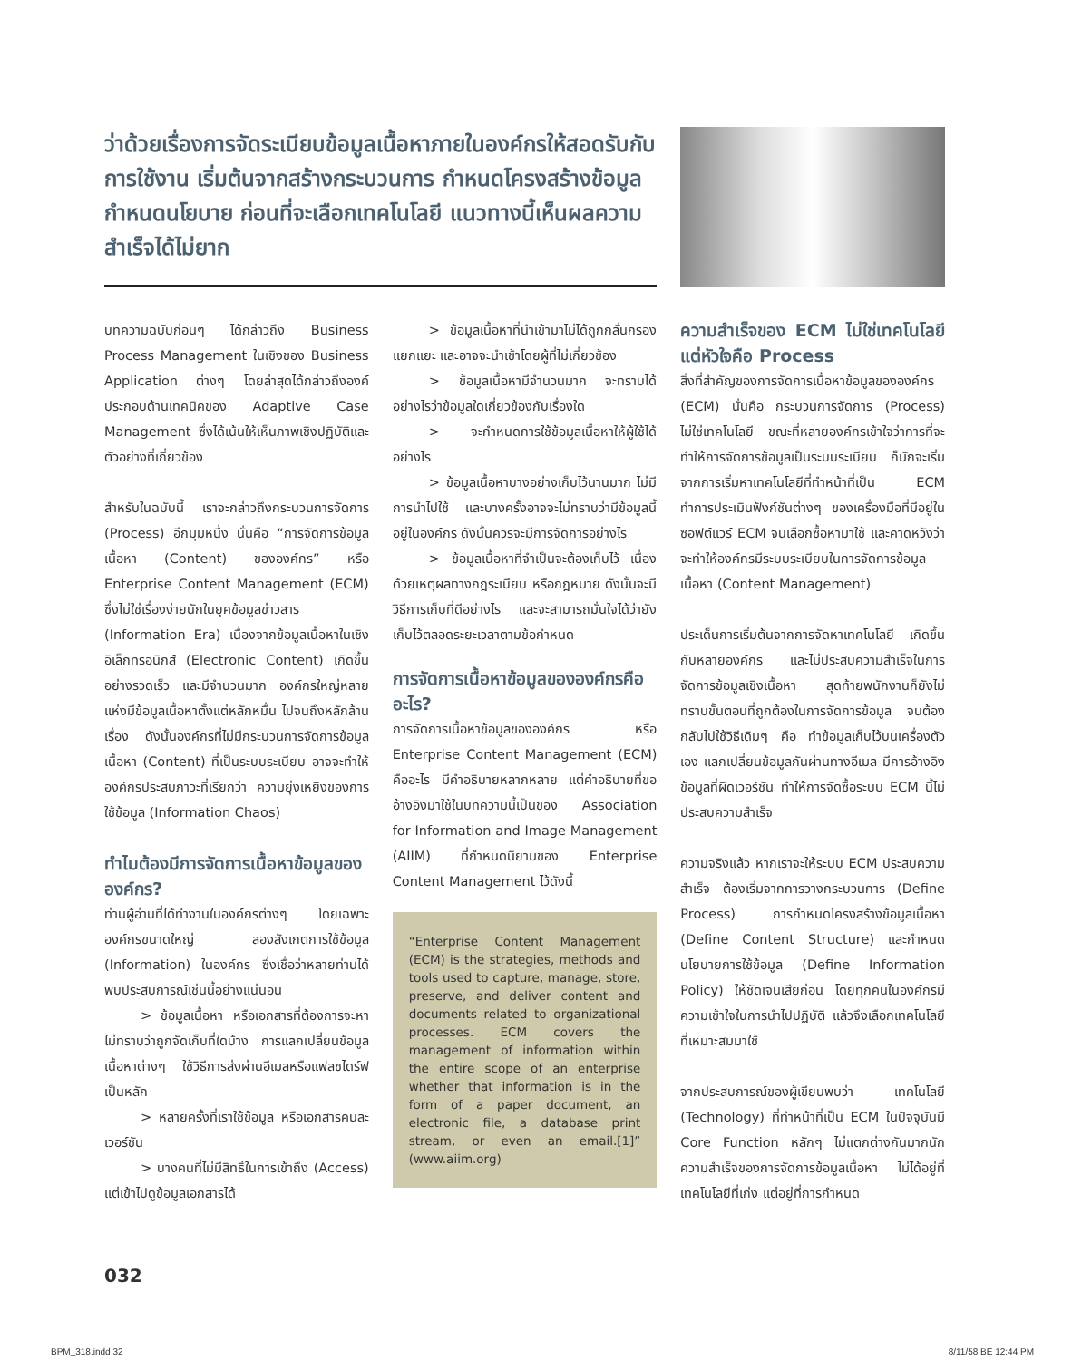ว่าด้วยเรื่องการจัดระเบียบข้อมูลเนื้อหาภายในองค์กรให้สอดรับกับการใช้งาน เริ่มต้นจากสร้างกระบวนการ กำหนดโครงสร้างข้อมูล กำหนดนโยบาย ก่อนที่จะเลือกเทคโนโลยี แนวทางนี้เห็นผลความสำเร็จได้ไม่ยาก
บทความฉบับก่อนๆ ได้กล่าวถึง Business Process Management ในเชิงของ Business Application ต่างๆ โดยล่าสุดได้กล่าวถึงองค์ประกอบด้านเทคนิคของ Adaptive Case Management ซึ่งได้เน้นให้เห็นภาพเชิงปฏิบัติและตัวอย่างที่เกี่ยวข้อง
สำหรับในฉบับนี้ เราจะกล่าวถึงกระบวนการจัดการ (Process) อีกมุมหนึ่ง นั่นคือ “การจัดการข้อมูลเนื้อหา (Content) ขององค์กร” หรือ Enterprise Content Management (ECM) ซึ่งไม่ใช่เรื่องง่ายนักในยุคข้อมูลข่าวสาร (Information Era) เนื่องจากข้อมูลเนื้อหาในเชิงอิเล็กทรอนิกส์ (Electronic Content) เกิดขึ้นอย่างรวดเร็ว และมีจำนวนมาก องค์กรใหญ่หลายแห่งมีข้อมูลเนื้อหาตั้งแต่หลักหมื่น ไปจนถึงหลักล้านเรื่อง ดังนั้นองค์กรที่ไม่มีกระบวนการจัดการข้อมูลเนื้อหา (Content) ที่เป็นระบบระเบียบ อาจจะทำให้องค์กรประสบภาวะที่เรียกว่า ความยุ่งเหยิงของการใช้ข้อมูล (Information Chaos)
ทำไมต้องมีการจัดการเนื้อหาข้อมูลขององค์กร?
ท่านผู้อ่านที่ได้ทำงานในองค์กรต่างๆ โดยเฉพาะองค์กรขนาดใหญ่ ลองสังเกตการใช้ข้อมูล (Information) ในองค์กร ซึ่งเชื่อว่าหลายท่านได้พบประสบการณ์เช่นนี้อย่างแน่นอน
> ข้อมูลเนื้อหา หรือเอกสารที่ต้องการจะหา ไม่ทราบว่าถูกจัดเก็บที่ใดบ้าง การแลกเปลี่ยนข้อมูลเนื้อหาต่างๆ ใช้วิธีการส่งผ่านอีเมลหรือแฟลชไดร์ฟเป็นหลัก
> หลายครั้งที่เราใช้ข้อมูล หรือเอกสารคนละเวอร์ชัน
> บางคนที่ไม่มีสิทธิ์ในการเข้าถึง (Access) แต่เข้าไปดูข้อมูลเอกสารได้
> ข้อมูลเนื้อหาที่นำเข้ามาไม่ได้ถูกกลั่นกรอง แยกแยะ และอาจจะนำเข้าโดยผู้ที่ไม่เกี่ยวข้อง
> ข้อมูลเนื้อหามีจำนวนมาก จะทราบได้อย่างไรว่าข้อมูลใดเกี่ยวข้องกับเรื่องใด
> จะกำหนดการใช้ข้อมูลเนื้อหาให้ผู้ใช้ได้อย่างไร
> ข้อมูลเนื้อหาบางอย่างเก็บไว้นานมาก ไม่มีการนำไปใช้ และบางครั้งอาจจะไม่ทราบว่ามีข้อมูลนี้อยู่ในองค์กร ดังนั้นควรจะมีการจัดการอย่างไร
> ข้อมูลเนื้อหาที่จำเป็นจะต้องเก็บไว้ เนื่องด้วยเหตุผลทางกฎระเบียบ หรือกฎหมาย ดังนั้นจะมีวิธีการเก็บที่ดีอย่างไร และจะสามารถมั่นใจได้ว่ายังเก็บไว้ตลอดระยะเวลาตามข้อกำหนด
การจัดการเนื้อหาข้อมูลขององค์กรคืออะไร?
การจัดการเนื้อหาข้อมูลขององค์กร หรือ Enterprise Content Management (ECM) คืออะไร มีคำอธิบายหลากหลาย แต่คำอธิบายที่ขออ้างอิงมาใช้ในบทความนี้เป็นของ Association for Information and Image Management (AIIM) ที่กำหนดนิยามของ Enterprise Content Management ไว้ดังนี้
“Enterprise Content Management (ECM) is the strategies, methods and tools used to capture, manage, store, preserve, and deliver content and documents related to organizational processes. ECM covers the management of information within the entire scope of an enterprise whether that information is in the form of a paper document, an electronic file, a database print stream, or even an email.[1]” (www.aiim.org)
ความสำเร็จของ ECM ไม่ใช่เทคโนโลยี แต่หัวใจคือ Process
สิ่งที่สำคัญของการจัดการเนื้อหาข้อมูลขององค์กร (ECM) นั่นคือ กระบวนการจัดการ (Process) ไม่ใช่เทคโนโลยี ขณะที่หลายองค์กรเข้าใจว่าการที่จะทำให้การจัดการข้อมูลเป็นระบบระเบียบ ก็มักจะเริ่มจากการเริ่มหาเทคโนโลยีที่ทำหน้าที่เป็น ECM ทำการประเมินฟังก์ชันต่างๆ ของเครื่องมือที่มีอยู่ในซอฟต์แวร์ ECM จนเลือกซื้อหามาใช้ และคาดหวังว่าจะทำให้องค์กรมีระบบระเบียบในการจัดการข้อมูลเนื้อหา (Content Management)
ประเด็นการเริ่มต้นจากการจัดหาเทคโนโลยี เกิดขึ้นกับหลายองค์กร และไม่ประสบความสำเร็จในการจัดการข้อมูลเชิงเนื้อหา สุดท้ายพนักงานก็ยังไม่ทราบขั้นตอนที่ถูกต้องในการจัดการข้อมูล จนต้องกลับไปใช้วิธีเดิมๆ คือ ทำข้อมูลเก็บไว้บนเครื่องตัวเอง แลกเปลี่ยนข้อมูลกันผ่านทางอีเมล มีการอ้างอิงข้อมูลที่ผิดเวอร์ชัน ทำให้การจัดซื้อระบบ ECM นี้ไม่ประสบความสำเร็จ
ความจริงแล้ว หากเราจะให้ระบบ ECM ประสบความสำเร็จ ต้องเริ่มจากการวางกระบวนการ (Define Process) การกำหนดโครงสร้างข้อมูลเนื้อหา (Define Content Structure) และกำหนดนโยบายการใช้ข้อมูล (Define Information Policy) ให้ชัดเจนเสียก่อน โดยทุกคนในองค์กรมีความเข้าใจในการนำไปปฏิบัติ แล้วจึงเลือกเทคโนโลยีที่เหมาะสมมาใช้
จากประสบการณ์ของผู้เขียนพบว่า เทคโนโลยี (Technology) ที่ทำหน้าที่เป็น ECM ในปัจจุบันมี Core Function หลักๆ ไม่แตกต่างกันมากนัก ความสำเร็จของการจัดการข้อมูลเนื้อหา ไม่ได้อยู่ที่เทคโนโลยีที่เก่ง แต่อยู่ที่การกำหนด
032
BPM_318.indd 32 8/11/58 BE 12:44 PM